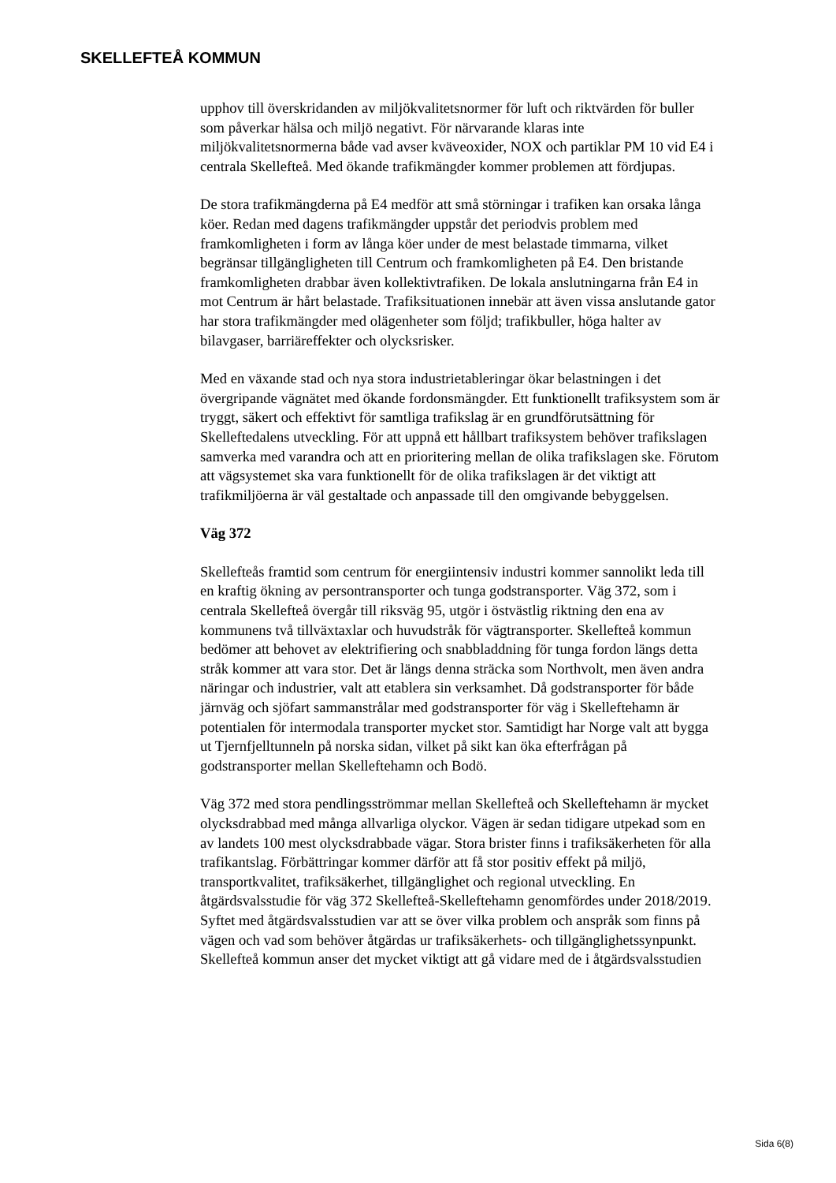SKELLEFTEÅ KOMMUN
upphov till överskridanden av miljökvalitetsnormer för luft och riktvärden för buller som påverkar hälsa och miljö negativt. För närvarande klaras inte miljökvalitetsnormerna både vad avser kväveoxider, NOX och partiklar PM 10 vid E4 i centrala Skellefteå. Med ökande trafikmängder kommer problemen att fördjupas.
De stora trafikmängderna på E4 medför att små störningar i trafiken kan orsaka långa köer. Redan med dagens trafikmängder uppstår det periodvis problem med framkomligheten i form av långa köer under de mest belastade timmarna, vilket begränsar tillgängligheten till Centrum och framkomligheten på E4. Den bristande framkomligheten drabbar även kollektivtrafiken. De lokala anslutningarna från E4 in mot Centrum är hårt belastade. Trafiksituationen innebär att även vissa anslutande gator har stora trafikmängder med olägenheter som följd; trafikbuller, höga halter av bilavgaser, barriäreffekter och olycksrisker.
Med en växande stad och nya stora industrietableringar ökar belastningen i det övergripande vägnätet med ökande fordonsmängder. Ett funktionellt trafiksystem som är tryggt, säkert och effektivt för samtliga trafikslag är en grundförutsättning för Skelleftedalens utveckling. För att uppnå ett hållbart trafiksystem behöver trafikslagen samverka med varandra och att en prioritering mellan de olika trafikslagen ske. Förutom att vägsystemet ska vara funktionellt för de olika trafikslagen är det viktigt att trafikmiljöerna är väl gestaltade och anpassade till den omgivande bebyggelsen.
Väg 372
Skellefteås framtid som centrum för energiintensiv industri kommer sannolikt leda till en kraftig ökning av persontransporter och tunga godstransporter. Väg 372, som i centrala Skellefteå övergår till riksväg 95, utgör i östvästlig riktning den ena av kommunens två tillväxtaxlar och huvudstråk för vägtransporter. Skellefteå kommun bedömer att behovet av elektrifiering och snabbladdning för tunga fordon längs detta stråk kommer att vara stor. Det är längs denna sträcka som Northvolt, men även andra näringar och industrier, valt att etablera sin verksamhet. Då godstransporter för både järnväg och sjöfart sammanstrålar med godstransporter för väg i Skelleftehamn är potentialen för intermodala transporter mycket stor. Samtidigt har Norge valt att bygga ut Tjernfjelltunneln på norska sidan, vilket på sikt kan öka efterfrågan på godstransporter mellan Skelleftehamn och Bodö.
Väg 372 med stora pendlingsströmmar mellan Skellefteå och Skelleftehamn är mycket olycksdrabbad med många allvarliga olyckor. Vägen är sedan tidigare utpekad som en av landets 100 mest olycksdrabbade vägar. Stora brister finns i trafiksäkerheten för alla trafikantslag. Förbättringar kommer därför att få stor positiv effekt på miljö, transportkvalitet, trafiksäkerhet, tillgänglighet och regional utveckling. En åtgärdsvalsstudie för väg 372 Skellefteå-Skelleftehamn genomfördes under 2018/2019. Syftet med åtgärdsvalsstudien var att se över vilka problem och anspråk som finns på vägen och vad som behöver åtgärdas ur trafiksäkerhets- och tillgänglighetssynpunkt. Skellefteå kommun anser det mycket viktigt att gå vidare med de i åtgärdsvalsstudien
Sida 6(8)